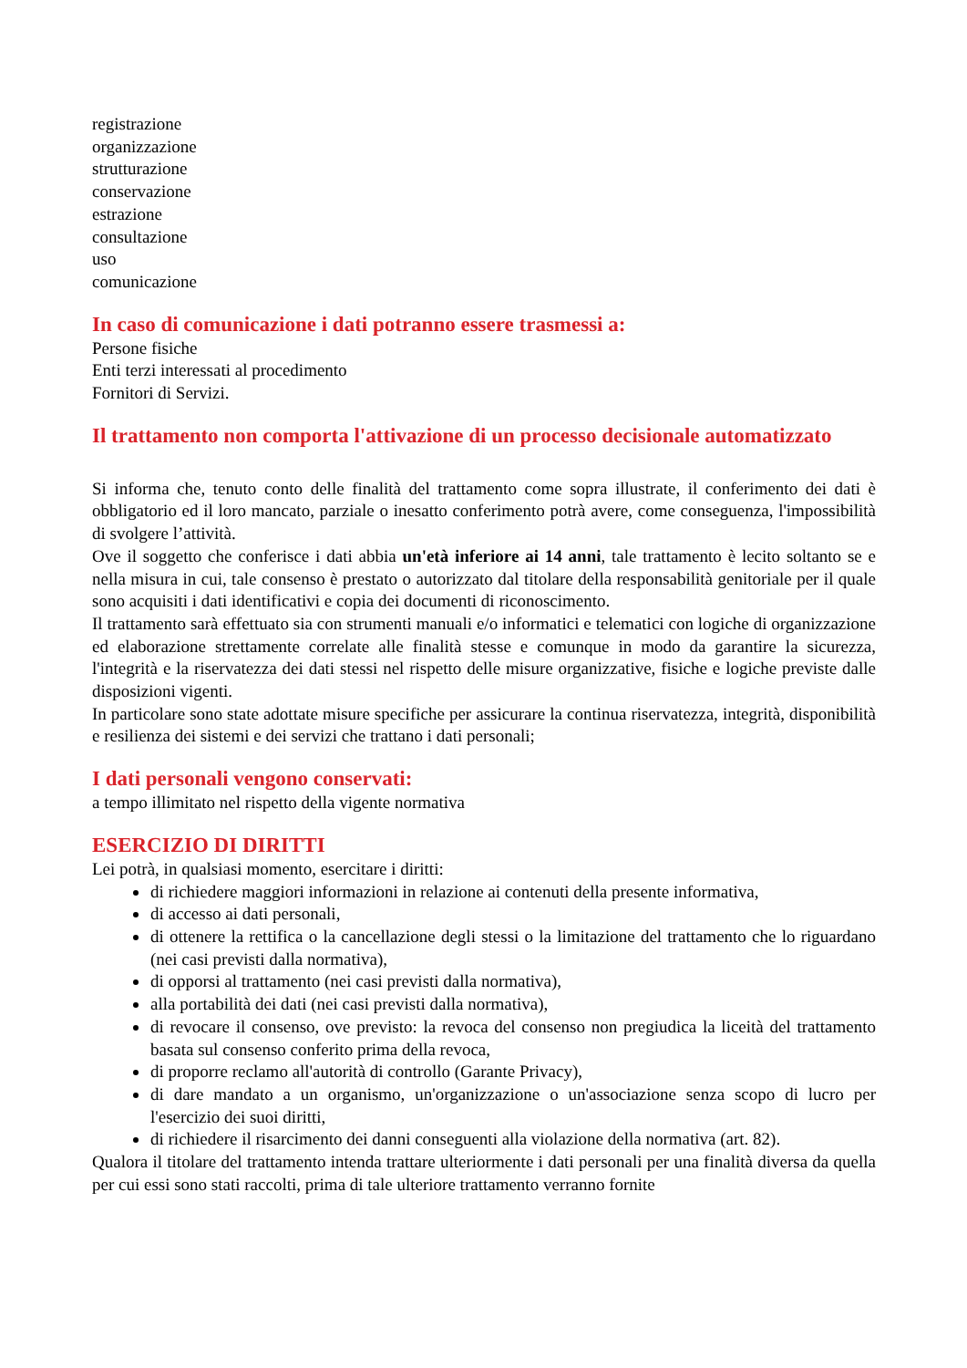registrazione
organizzazione
strutturazione
conservazione
estrazione
consultazione
uso
comunicazione
In caso di comunicazione i dati potranno essere trasmessi a:
Persone fisiche
Enti terzi interessati al procedimento
Fornitori di Servizi.
Il trattamento non comporta l'attivazione di un processo decisionale automatizzato
Si informa che, tenuto conto delle finalità del trattamento come sopra illustrate, il conferimento dei dati è obbligatorio ed il loro mancato, parziale o inesatto conferimento potrà avere, come conseguenza, l'impossibilità di svolgere l’attività.
Ove il soggetto che conferisce i dati abbia un'età inferiore ai 14 anni, tale trattamento è lecito soltanto se e nella misura in cui, tale consenso è prestato o autorizzato dal titolare della responsabilità genitoriale per il quale sono acquisiti i dati identificativi e copia dei documenti di riconoscimento.
Il trattamento sarà effettuato sia con strumenti manuali e/o informatici e telematici con logiche di organizzazione ed elaborazione strettamente correlate alle finalità stesse e comunque in modo da garantire la sicurezza, l'integrità e la riservatezza dei dati stessi nel rispetto delle misure organizzative, fisiche e logiche previste dalle disposizioni vigenti.
In particolare sono state adottate misure specifiche per assicurare la continua riservatezza, integrità, disponibilità e resilienza dei sistemi e dei servizi che trattano i dati personali;
I dati personali vengono conservati:
a tempo illimitato nel rispetto della vigente normativa
ESERCIZIO DI DIRITTI
Lei potrà, in qualsiasi momento, esercitare i diritti:
di richiedere maggiori informazioni in relazione ai contenuti della presente informativa,
di accesso ai dati personali,
di ottenere la rettifica o la cancellazione degli stessi o la limitazione del trattamento che lo riguardano (nei casi previsti dalla normativa),
di opporsi al trattamento (nei casi previsti dalla normativa),
alla portabilità dei dati (nei casi previsti dalla normativa),
di revocare il consenso, ove previsto: la revoca del consenso non pregiudica la liceità del trattamento basata sul consenso conferito prima della revoca,
di proporre reclamo all'autorità di controllo (Garante Privacy),
di dare mandato a un organismo, un'organizzazione o un'associazione senza scopo di lucro per l'esercizio dei suoi diritti,
di richiedere il risarcimento dei danni conseguenti alla violazione della normativa (art. 82).
Qualora il titolare del trattamento intenda trattare ulteriormente i dati personali per una finalità diversa da quella per cui essi sono stati raccolti, prima di tale ulteriore trattamento verranno fornite